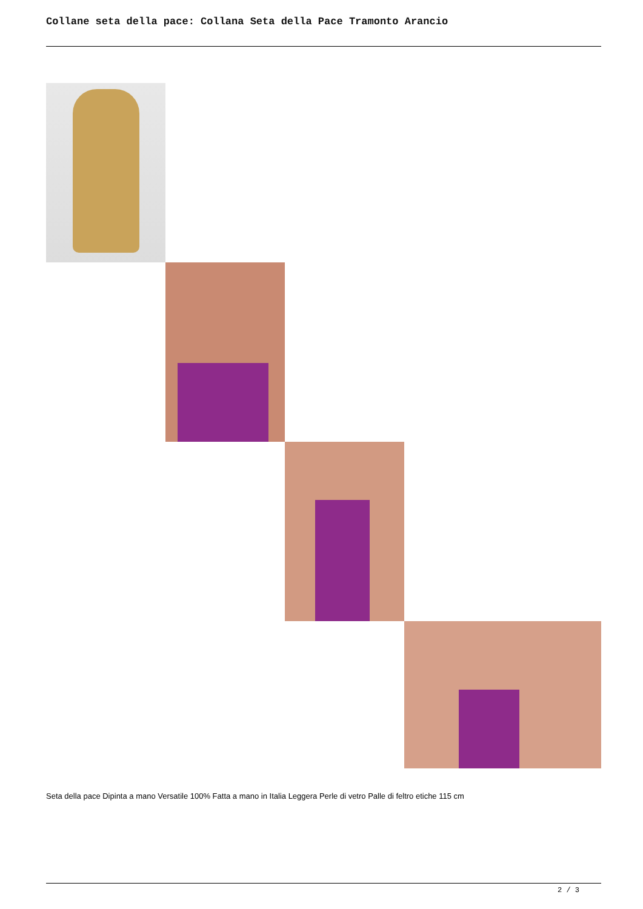Collane seta della pace: Collana Seta della Pace Tramonto Arancio
Seta della pace Dipinta a mano Versatile 100% Fatta a mano in Italia Leggera Perle di vetro Palle di feltro etiche 115 cm
2 / 3